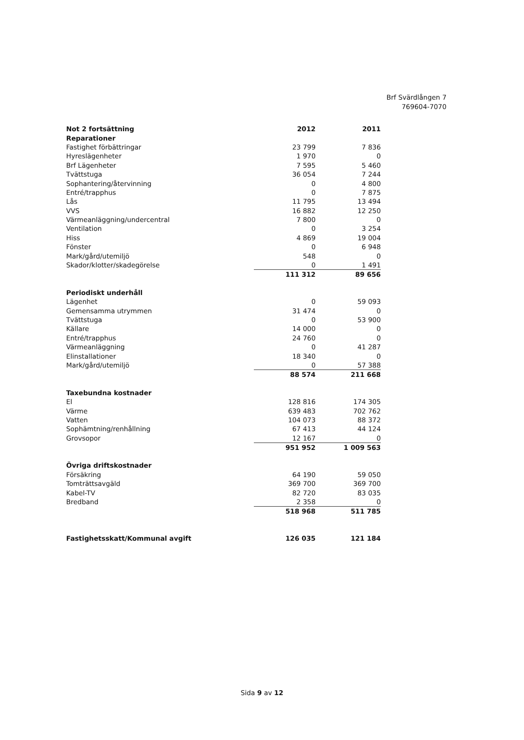Brf Svärdlången 7
769604-7070
| Not 2 fortsättning | 2012 | 2011 |
| --- | --- | --- |
| Reparationer | | |
| Fastighet förbättringar | 23 799 | 7 836 |
| Hyreslägenheter | 1 970 | 0 |
| Brf Lägenheter | 7 595 | 5 460 |
| Tvättstuga | 36 054 | 7 244 |
| Sophantering/återvinning | 0 | 4 800 |
| Entré/trapphus | 0 | 7 875 |
| Lås | 11 795 | 13 494 |
| VVS | 16 882 | 12 250 |
| Värmeanläggning/undercentral | 7 800 | 0 |
| Ventilation | 0 | 3 254 |
| Hiss | 4 869 | 19 004 |
| Fönster | 0 | 6 948 |
| Mark/gård/utemiljö | 548 | 0 |
| Skador/klotter/skadegörelse | 0 | 1 491 |
| | 111 312 | 89 656 |
| Periodiskt underhåll | | |
| Lägenhet | 0 | 59 093 |
| Gemensamma utrymmen | 31 474 | 0 |
| Tvättstuga | 0 | 53 900 |
| Källare | 14 000 | 0 |
| Entré/trapphus | 24 760 | 0 |
| Värmeanläggning | 0 | 41 287 |
| Elinstallationer | 18 340 | 0 |
| Mark/gård/utemiljö | 0 | 57 388 |
| | 88 574 | 211 668 |
| Taxebundna kostnader | | |
| El | 128 816 | 174 305 |
| Värme | 639 483 | 702 762 |
| Vatten | 104 073 | 88 372 |
| Sophämtning/renhållning | 67 413 | 44 124 |
| Grovsopor | 12 167 | 0 |
| | 951 952 | 1 009 563 |
| Övriga driftskostnader | | |
| Försäkring | 64 190 | 59 050 |
| Tomträttsavgäld | 369 700 | 369 700 |
| Kabel-TV | 82 720 | 83 035 |
| Bredband | 2 358 | 0 |
| | 518 968 | 511 785 |
| Fastighetsskatt/Kommunal avgift | 126 035 | 121 184 |
Sida 9 av 12